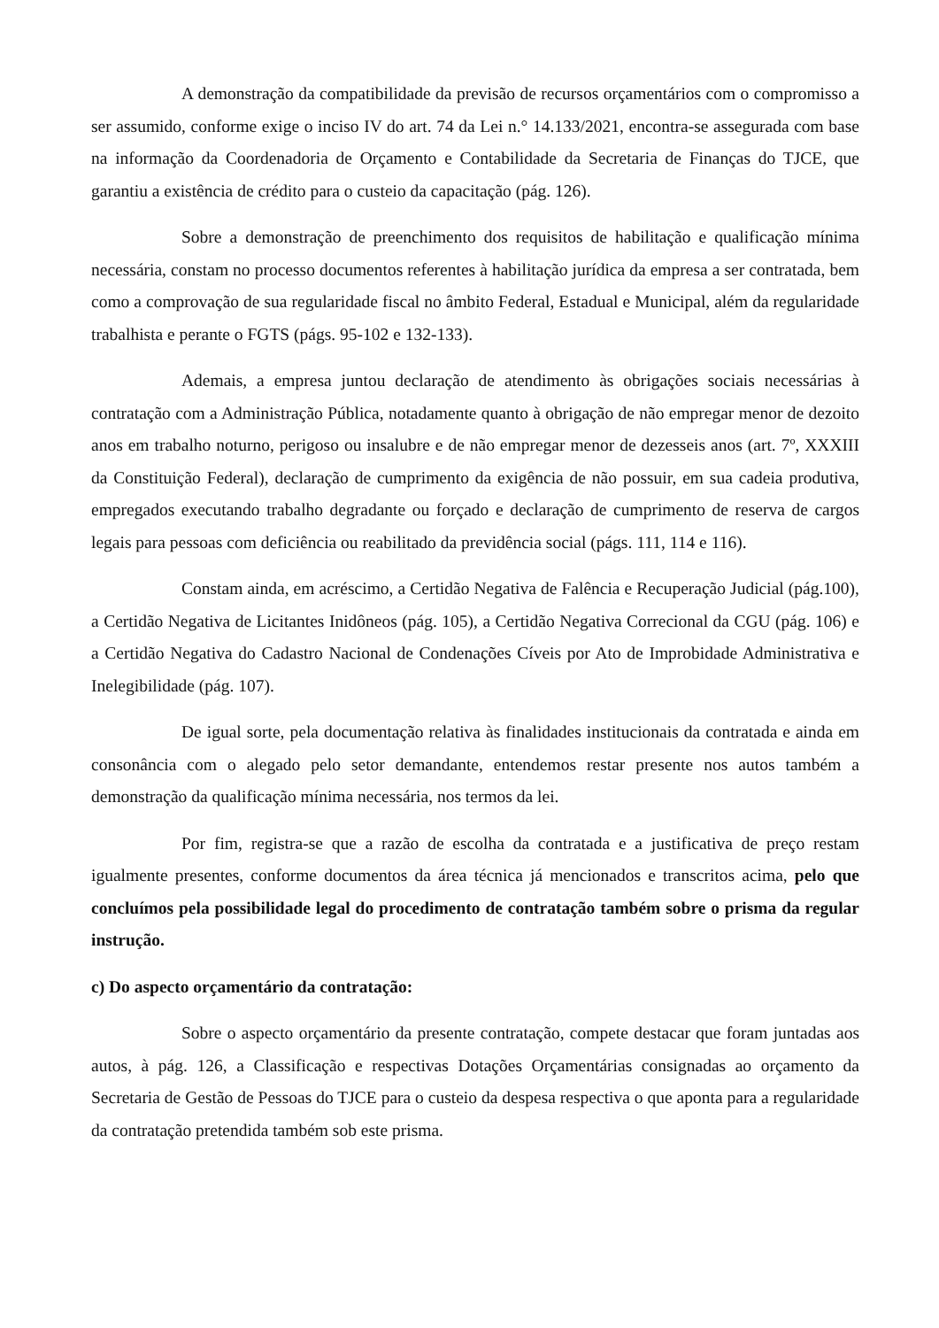A demonstração da compatibilidade da previsão de recursos orçamentários com o compromisso a ser assumido, conforme exige o inciso IV do art. 74 da Lei n.° 14.133/2021, encontra-se assegurada com base na informação da Coordenadoria de Orçamento e Contabilidade da Secretaria de Finanças do TJCE, que garantiu a existência de crédito para o custeio da capacitação (pág. 126).
Sobre a demonstração de preenchimento dos requisitos de habilitação e qualificação mínima necessária, constam no processo documentos referentes à habilitação jurídica da empresa a ser contratada, bem como a comprovação de sua regularidade fiscal no âmbito Federal, Estadual e Municipal, além da regularidade trabalhista e perante o FGTS (págs. 95-102 e 132-133).
Ademais, a empresa juntou declaração de atendimento às obrigações sociais necessárias à contratação com a Administração Pública, notadamente quanto à obrigação de não empregar menor de dezoito anos em trabalho noturno, perigoso ou insalubre e de não empregar menor de dezesseis anos (art. 7º, XXXIII da Constituição Federal), declaração de cumprimento da exigência de não possuir, em sua cadeia produtiva, empregados executando trabalho degradante ou forçado e declaração de cumprimento de reserva de cargos legais para pessoas com deficiência ou reabilitado da previdência social (págs. 111, 114 e 116).
Constam ainda, em acréscimo, a Certidão Negativa de Falência e Recuperação Judicial (pág.100), a Certidão Negativa de Licitantes Inidôneos (pág. 105), a Certidão Negativa Correcional da CGU (pág. 106) e a Certidão Negativa do Cadastro Nacional de Condenações Cíveis por Ato de Improbidade Administrativa e Inelegibilidade (pág. 107).
De igual sorte, pela documentação relativa às finalidades institucionais da contratada e ainda em consonância com o alegado pelo setor demandante, entendemos restar presente nos autos também a demonstração da qualificação mínima necessária, nos termos da lei.
Por fim, registra-se que a razão de escolha da contratada e a justificativa de preço restam igualmente presentes, conforme documentos da área técnica já mencionados e transcritos acima, pelo que concluímos pela possibilidade legal do procedimento de contratação também sobre o prisma da regular instrução.
c) Do aspecto orçamentário da contratação:
Sobre o aspecto orçamentário da presente contratação, compete destacar que foram juntadas aos autos, à pág. 126, a Classificação e respectivas Dotações Orçamentárias consignadas ao orçamento da Secretaria de Gestão de Pessoas do TJCE para o custeio da despesa respectiva o que aponta para a regularidade da contratação pretendida também sob este prisma.